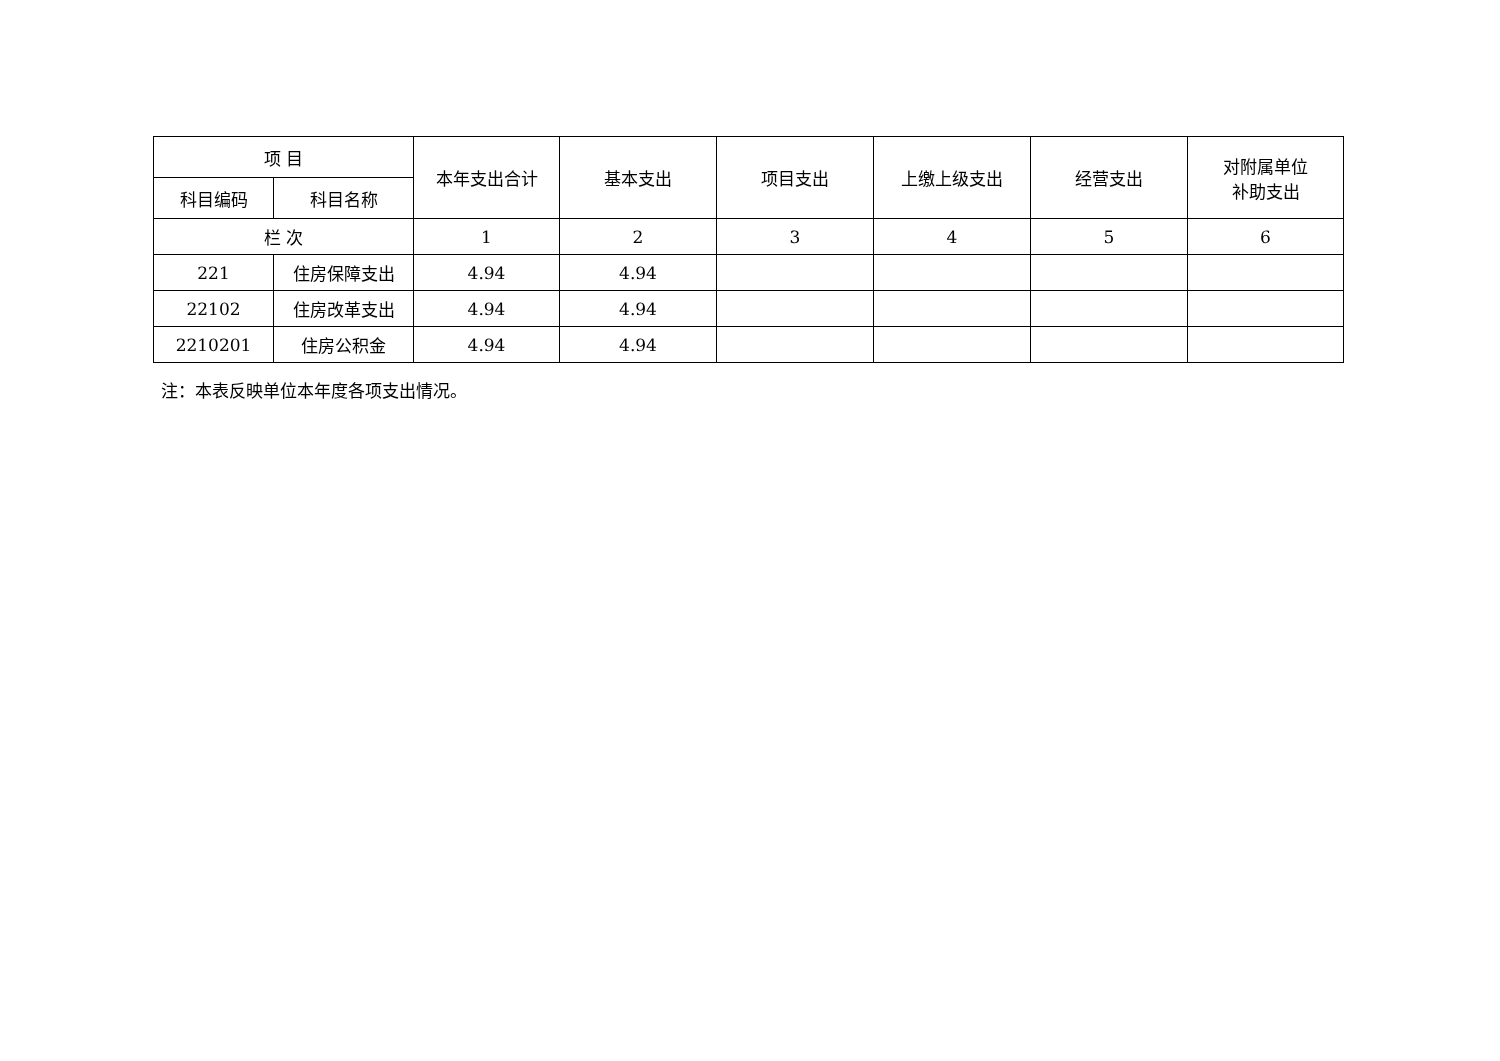| 项 目 | | 本年支出合计 | 基本支出 | 项目支出 | 上缴上级支出 | 经营支出 | 对附属单位 补助支出 |
| --- | --- | --- | --- | --- | --- | --- | --- |
| 科目编码 | 科目名称 | | | | | | |
| 栏 次 | | 1 | 2 | 3 | 4 | 5 | 6 |
| 221 | 住房保障支出 | 4.94 | 4.94 | | | | |
| 22102 | 住房改革支出 | 4.94 | 4.94 | | | | |
| 2210201 | 住房公积金 | 4.94 | 4.94 | | | | |
注：本表反映单位本年度各项支出情况。